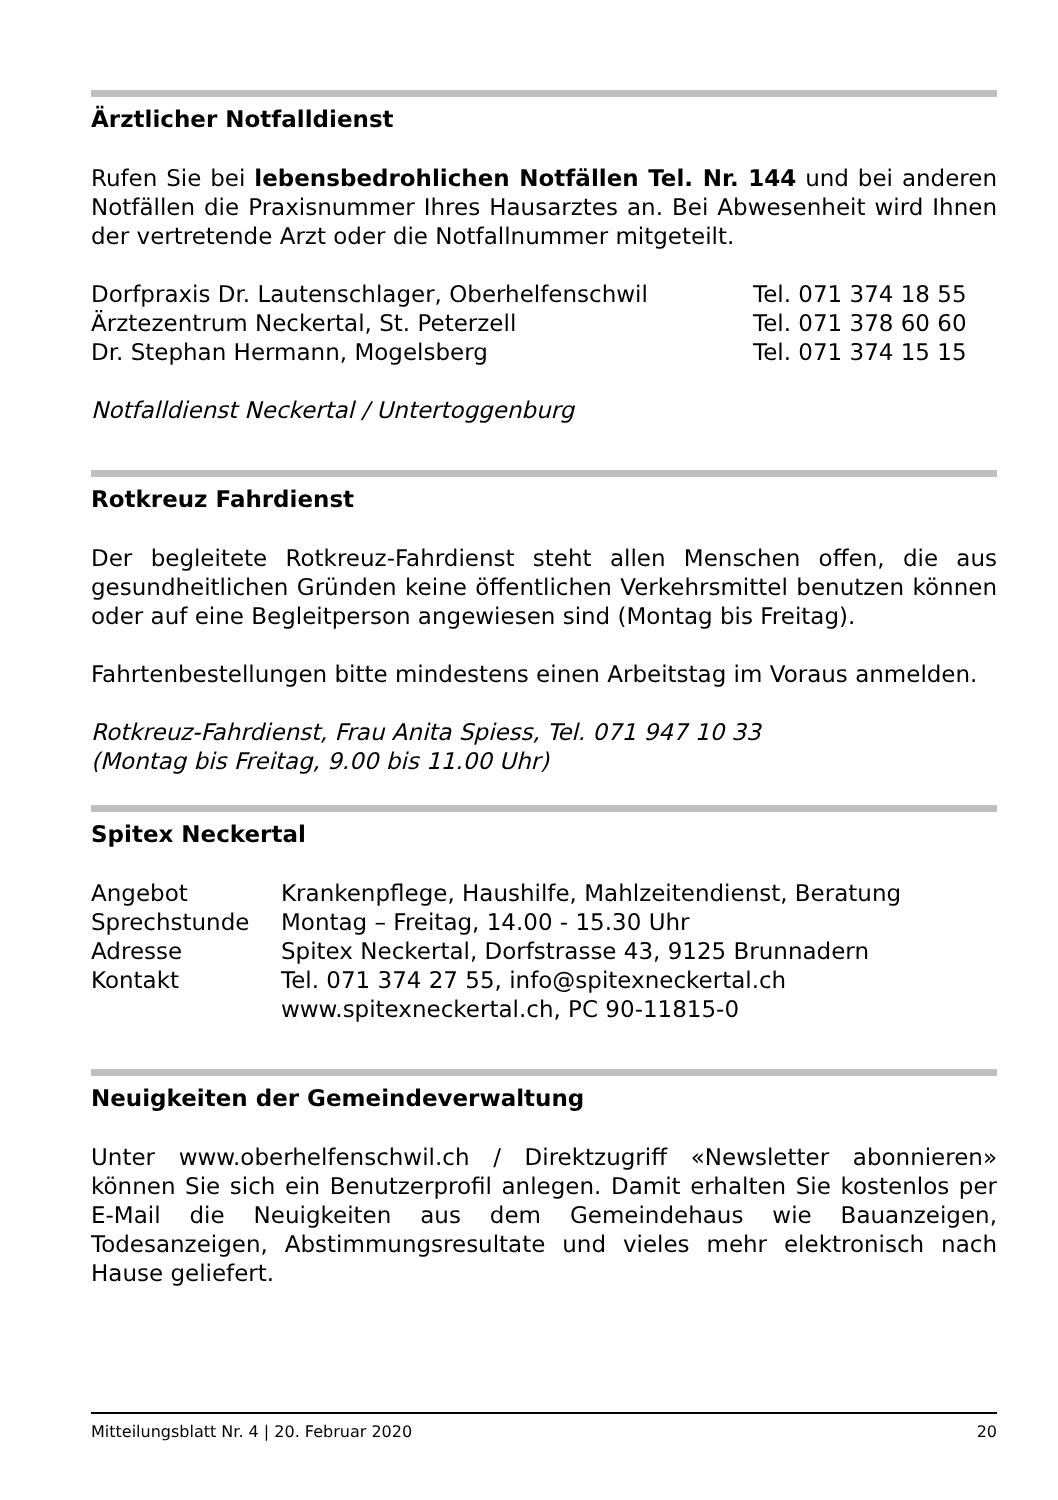Ärztlicher Notfalldienst
Rufen Sie bei lebensbedrohlichen Notfällen Tel. Nr. 144 und bei anderen Notfällen die Praxisnummer Ihres Hausarztes an. Bei Abwesenheit wird Ihnen der vertretende Arzt oder die Notfallnummer mitgeteilt.
| Dorfpraxis Dr. Lautenschlager, Oberhelfenschwil | Tel. 071 374 18 55 |
| Ärztezentrum Neckertal, St. Peterzell | Tel. 071 378 60 60 |
| Dr. Stephan Hermann, Mogelsberg | Tel. 071 374 15 15 |
Notfalldienst Neckertal / Untertoggenburg
Rotkreuz Fahrdienst
Der begleitete Rotkreuz-Fahrdienst steht allen Menschen offen, die aus gesundheitlichen Gründen keine öffentlichen Verkehrsmittel benutzen können oder auf eine Begleitperson angewiesen sind (Montag bis Freitag).
Fahrtenbestellungen bitte mindestens einen Arbeitstag im Voraus anmelden.
Rotkreuz-Fahrdienst, Frau Anita Spiess, Tel. 071 947 10 33
(Montag bis Freitag, 9.00 bis 11.00 Uhr)
Spitex Neckertal
| Angebot | Krankenpflege, Haushilfe, Mahlzeitendienst, Beratung |
| Sprechstunde | Montag – Freitag, 14.00 - 15.30 Uhr |
| Adresse | Spitex Neckertal, Dorfstrasse 43, 9125 Brunnadern |
| Kontakt | Tel. 071 374 27 55, info@spitexneckertal.ch www.spitexneckertal.ch, PC 90-11815-0 |
Neuigkeiten der Gemeindeverwaltung
Unter www.oberhelfenschwil.ch / Direktzugriff «Newsletter abonnieren» können Sie sich ein Benutzerprofil anlegen. Damit erhalten Sie kostenlos per E-Mail die Neuigkeiten aus dem Gemeindehaus wie Bauanzeigen, Todesanzeigen, Abstimmungsresultate und vieles mehr elektronisch nach Hause geliefert.
Mitteilungsblatt Nr. 4 | 20. Februar 2020 20